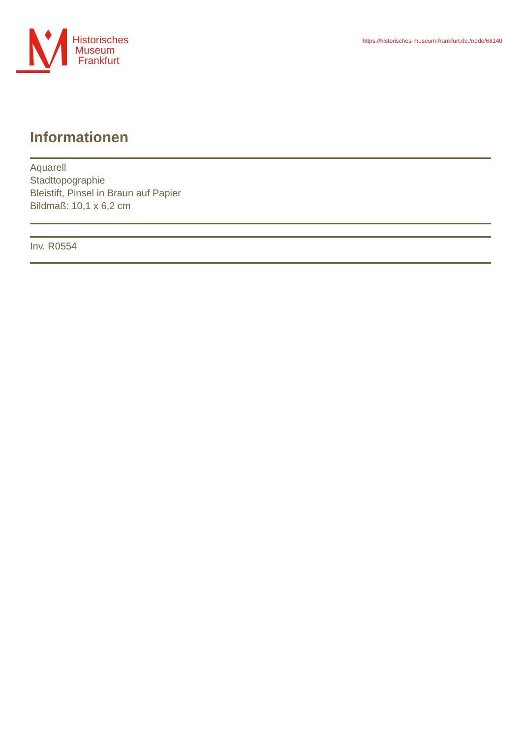Historisches
Museum
Frankfurt
https://historisches-museum-frankfurt.de./node/68140
Informationen
Aquarell
Stadttopographie
Bleistift, Pinsel in Braun auf Papier
Bildmaß: 10,1 x 6,2 cm
Inv. R0554